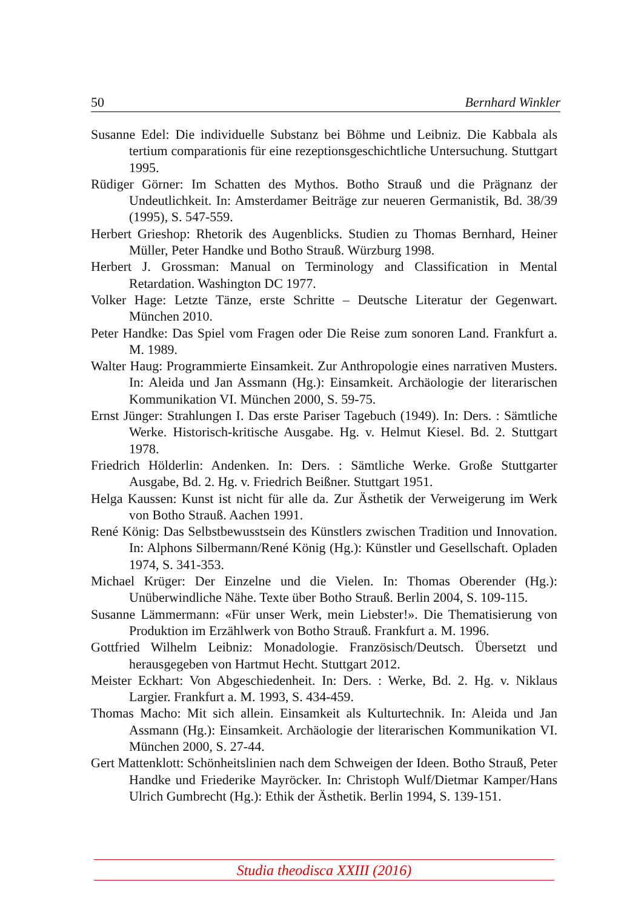50 Bernhard Winkler
Susanne Edel: Die individuelle Substanz bei Böhme und Leibniz. Die Kabbala als tertium comparationis für eine rezeptionsgeschichtliche Untersuchung. Stuttgart 1995.
Rüdiger Görner: Im Schatten des Mythos. Botho Strauß und die Prägnanz der Undeutlichkeit. In: Amsterdamer Beiträge zur neueren Germanistik, Bd. 38/39 (1995), S. 547-559.
Herbert Grieshop: Rhetorik des Augenblicks. Studien zu Thomas Bernhard, Heiner Müller, Peter Handke und Botho Strauß. Würzburg 1998.
Herbert J. Grossman: Manual on Terminology and Classification in Mental Retardation. Washington DC 1977.
Volker Hage: Letzte Tänze, erste Schritte – Deutsche Literatur der Gegenwart. München 2010.
Peter Handke: Das Spiel vom Fragen oder Die Reise zum sonoren Land. Frankfurt a. M. 1989.
Walter Haug: Programmierte Einsamkeit. Zur Anthropologie eines narrativen Musters. In: Aleida und Jan Assmann (Hg.): Einsamkeit. Archäologie der literarischen Kommunikation VI. München 2000, S. 59-75.
Ernst Jünger: Strahlungen I. Das erste Pariser Tagebuch (1949). In: Ders. : Sämtliche Werke. Historisch-kritische Ausgabe. Hg. v. Helmut Kiesel. Bd. 2. Stuttgart 1978.
Friedrich Hölderlin: Andenken. In: Ders. : Sämtliche Werke. Große Stuttgarter Ausgabe, Bd. 2. Hg. v. Friedrich Beißner. Stuttgart 1951.
Helga Kaussen: Kunst ist nicht für alle da. Zur Ästhetik der Verweigerung im Werk von Botho Strauß. Aachen 1991.
René König: Das Selbstbewusstsein des Künstlers zwischen Tradition und Innovation. In: Alphons Silbermann/René König (Hg.): Künstler und Gesellschaft. Opladen 1974, S. 341-353.
Michael Krüger: Der Einzelne und die Vielen. In: Thomas Oberender (Hg.): Unüberwindliche Nähe. Texte über Botho Strauß. Berlin 2004, S. 109-115.
Susanne Lämmermann: «Für unser Werk, mein Liebster!». Die Thematisierung von Produktion im Erzählwerk von Botho Strauß. Frankfurt a. M. 1996.
Gottfried Wilhelm Leibniz: Monadologie. Französisch/Deutsch. Übersetzt und herausgegeben von Hartmut Hecht. Stuttgart 2012.
Meister Eckhart: Von Abgeschiedenheit. In: Ders. : Werke, Bd. 2. Hg. v. Niklaus Largier. Frankfurt a. M. 1993, S. 434-459.
Thomas Macho: Mit sich allein. Einsamkeit als Kulturtechnik. In: Aleida und Jan Assmann (Hg.): Einsamkeit. Archäologie der literarischen Kommunikation VI. München 2000, S. 27-44.
Gert Mattenklott: Schönheitslinien nach dem Schweigen der Ideen. Botho Strauß, Peter Handke und Friederike Mayröcker. In: Christoph Wulf/Dietmar Kamper/Hans Ulrich Gumbrecht (Hg.): Ethik der Ästhetik. Berlin 1994, S. 139-151.
Studia theodisca XXIII (2016)